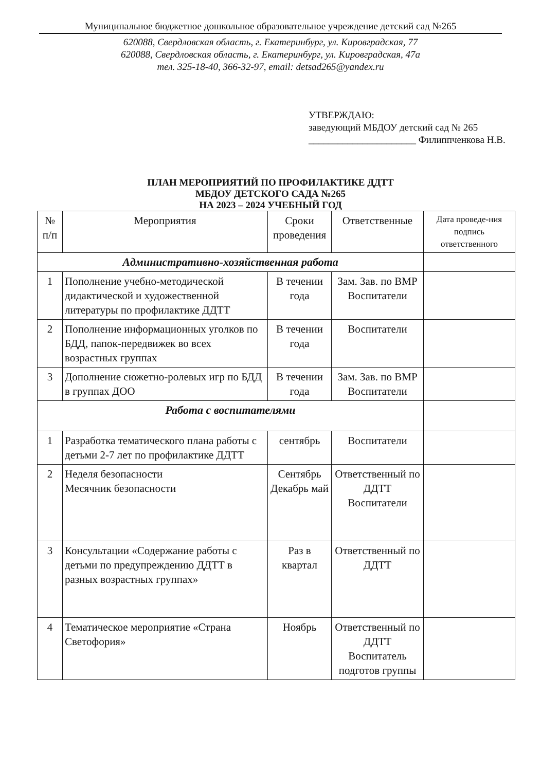Муниципальное бюджетное дошкольное образовательное учреждение детский сад №265
620088, Свердловская область, г. Екатеринбург, ул. Кировградская, 77
620088, Свердловская область, г. Екатеринбург, ул. Кировградская, 47а
тел. 325-18-40, 366-32-97, email: detsad265@yandex.ru
УТВЕРЖДАЮ:
заведующий МБДОУ детский сад № 265
______________________ Филиппченкова Н.В.
ПЛАН МЕРОПРИЯТИЙ ПО ПРОФИЛАКТИКЕ ДДТТ
МБДОУ ДЕТСКОГО САДА №265
НА 2023 – 2024 УЧЕБНЫЙ ГОД
| № п/п | Мероприятия | Сроки проведения | Ответственные | Дата проведе-ния подпись ответственного |
| --- | --- | --- | --- | --- |
| Административно-хозяйственная работа | | | | |
| 1 | Пополнение учебно-методической дидактической и художественной литературы по профилактике ДДТТ | В течении года | Зам. Зав. по ВМР Воспитатели | |
| 2 | Пополнение информационных уголков по БДД, папок-передвижек во всех возрастных группах | В течении года | Воспитатели | |
| 3 | Дополнение сюжетно-ролевых игр по БДД в группах ДОО | В течении года | Зам. Зав. по ВМР Воспитатели | |
| Работа с воспитателями | | | | |
| 1 | Разработка тематического плана работы с детьми 2-7 лет по профилактике ДДТТ | сентябрь | Воспитатели | |
| 2 | Неделя безопасности Месячник безопасности | Сентябрь Декабрь май | Ответственный по ДДТТ Воспитатели | |
| 3 | Консультации «Содержание работы с детьми по предупреждению ДДТТ в разных возрастных группах» | Раз в квартал | Ответственный по ДДТТ | |
| 4 | Тематическое мероприятие «Страна Светофория» | Ноябрь | Ответственный по ДДТТ Воспитатель подготов группы | |